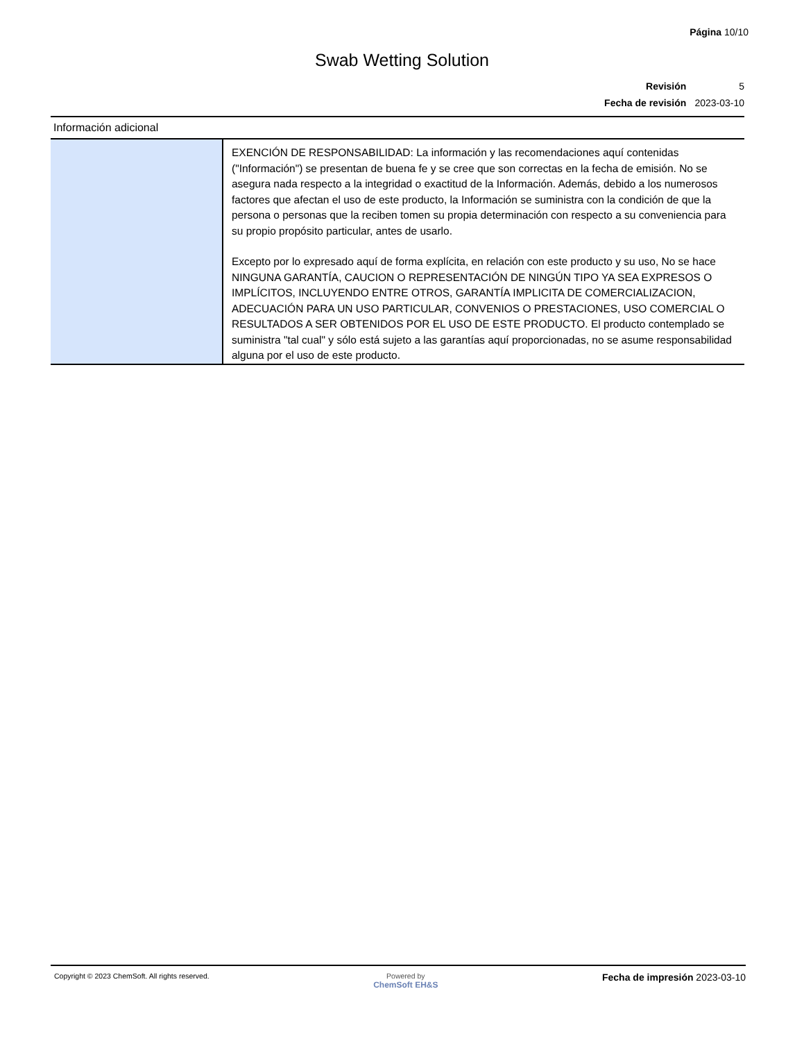Página 10/10
Swab Wetting Solution
| Revisión | 5 |
| Fecha de revisión | 2023-03-10 |
| Información adicional | |
| --- | --- |
| | EXENCIÓN DE RESPONSABILIDAD: La información y las recomendaciones aquí contenidas ("Información") se presentan de buena fe y se cree que son correctas en la fecha de emisión. No se asegura nada respecto a la integridad o exactitud de la Información. Además, debido a los numerosos factores que afectan el uso de este producto, la Información se suministra con la condición de que la persona o personas que la reciben tomen su propia determinación con respecto a su conveniencia para su propio propósito particular, antes de usarlo. Excepto por lo expresado aquí de forma explícita, en relación con este producto y su uso, No se hace NINGUNA GARANTÍA, CAUCION O REPRESENTACIÓN DE NINGÚN TIPO YA SEA EXPRESOS O IMPLÍCITOS, INCLUYENDO ENTRE OTROS, GARANTÍA IMPLICITA DE COMERCIALIZACION, ADECUACIÓN PARA UN USO PARTICULAR, CONVENIOS O PRESTACIONES, USO COMERCIAL O RESULTADOS A SER OBTENIDOS POR EL USO DE ESTE PRODUCTO. El producto contemplado se suministra "tal cual" y sólo está sujeto a las garantías aquí proporcionadas, no se asume responsabilidad alguna por el uso de este producto. |
Copyright © 2023 ChemSoft. All rights reserved.
Powered by
ChemSoft EH&S
Fecha de impresión 2023-03-10